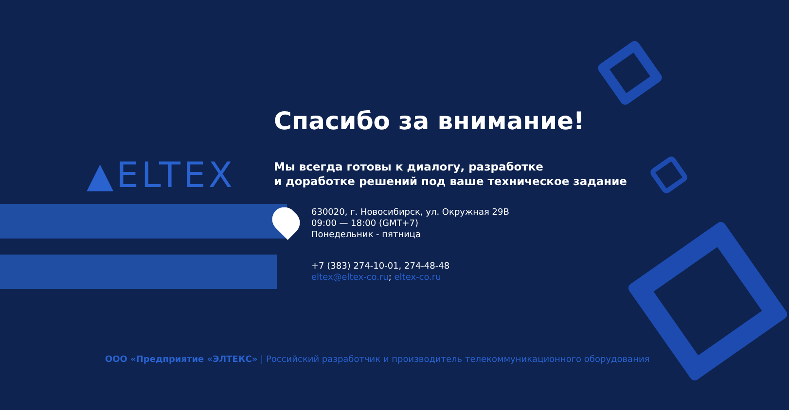▲ELTEX
Спасибо за внимание!
Мы всегда готовы к диалогу, разработке
и доработке решений под ваше техническое задание
630020, г. Новосибирск, ул. Окружная 29В
09:00 — 18:00 (GMT+7)
Понедельник - пятница
+7 (383) 274-10-01, 274-48-48
eltex@eltex-co.ru; eltex-co.ru
ООО «Предприятие «ЭЛТЕКС» | Российский разработчик и производитель телекоммуникационного оборудования